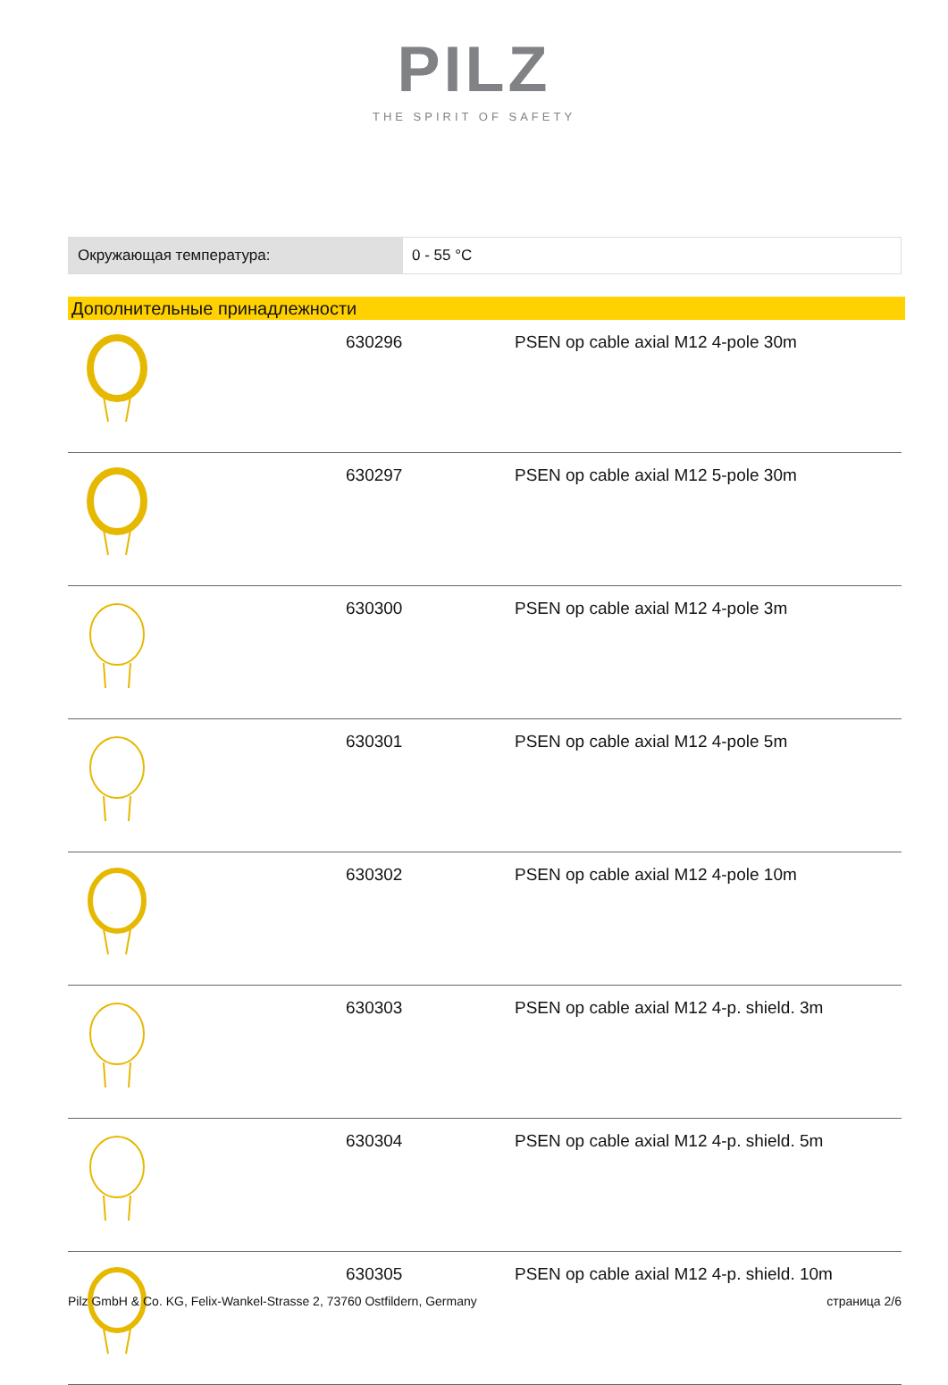PILZ
THE SPIRIT OF SAFETY
| Окружающая температура: | 0 - 55 °C |
Дополнительные принадлежности
| | 630296 | PSEN op cable axial M12 4-pole 30m |
| | 630297 | PSEN op cable axial M12 5-pole 30m |
| | 630300 | PSEN op cable axial M12 4-pole 3m |
| | 630301 | PSEN op cable axial M12 4-pole 5m |
| | 630302 | PSEN op cable axial M12 4-pole 10m |
| | 630303 | PSEN op cable axial M12 4-p. shield. 3m |
| | 630304 | PSEN op cable axial M12 4-p. shield. 5m |
| | 630305 | PSEN op cable axial M12 4-p. shield. 10m |
Pilz GmbH & Co. KG, Felix-Wankel-Strasse 2, 73760 Ostfildern, Germany страница 2/6